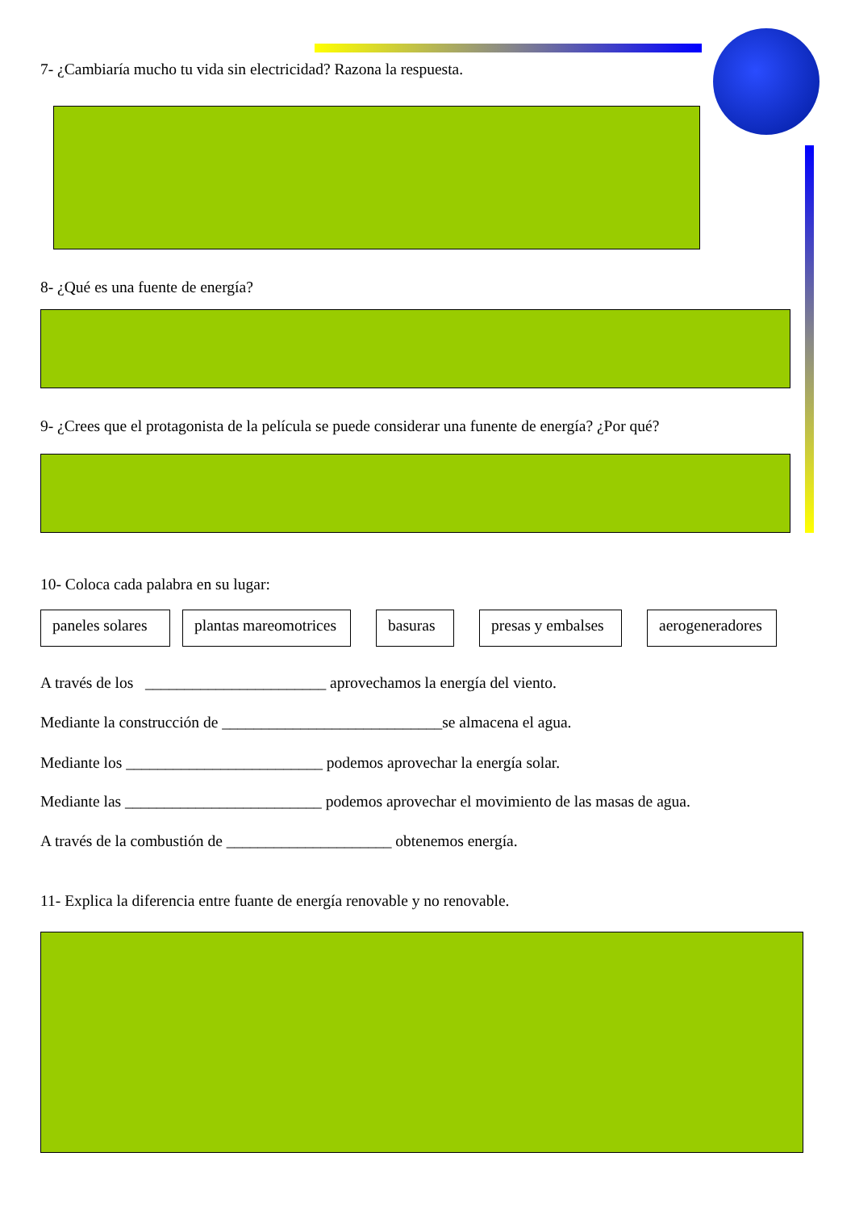7- ¿Cambiaría mucho tu vida sin electricidad? Razona la respuesta.
8- ¿Qué es una fuente de energía?
9- ¿Crees que el protagonista de la película se puede considerar una funente de energía? ¿Por qué?
10- Coloca cada palabra en su lugar:
paneles solares
plantas mareomotrices
basuras
presas y embalses
aerogeneradores
A través de los _______________________ aprovechamos la energía del viento.
Mediante la construcción de ____________________________se almacena el agua.
Mediante los _________________________ podemos aprovechar la energía solar.
Mediante las _________________________ podemos aprovechar el movimiento de las masas de agua.
A través de la combustión de _____________________ obtenemos energía.
11- Explica la diferencia entre fuante de energía renovable y no renovable.